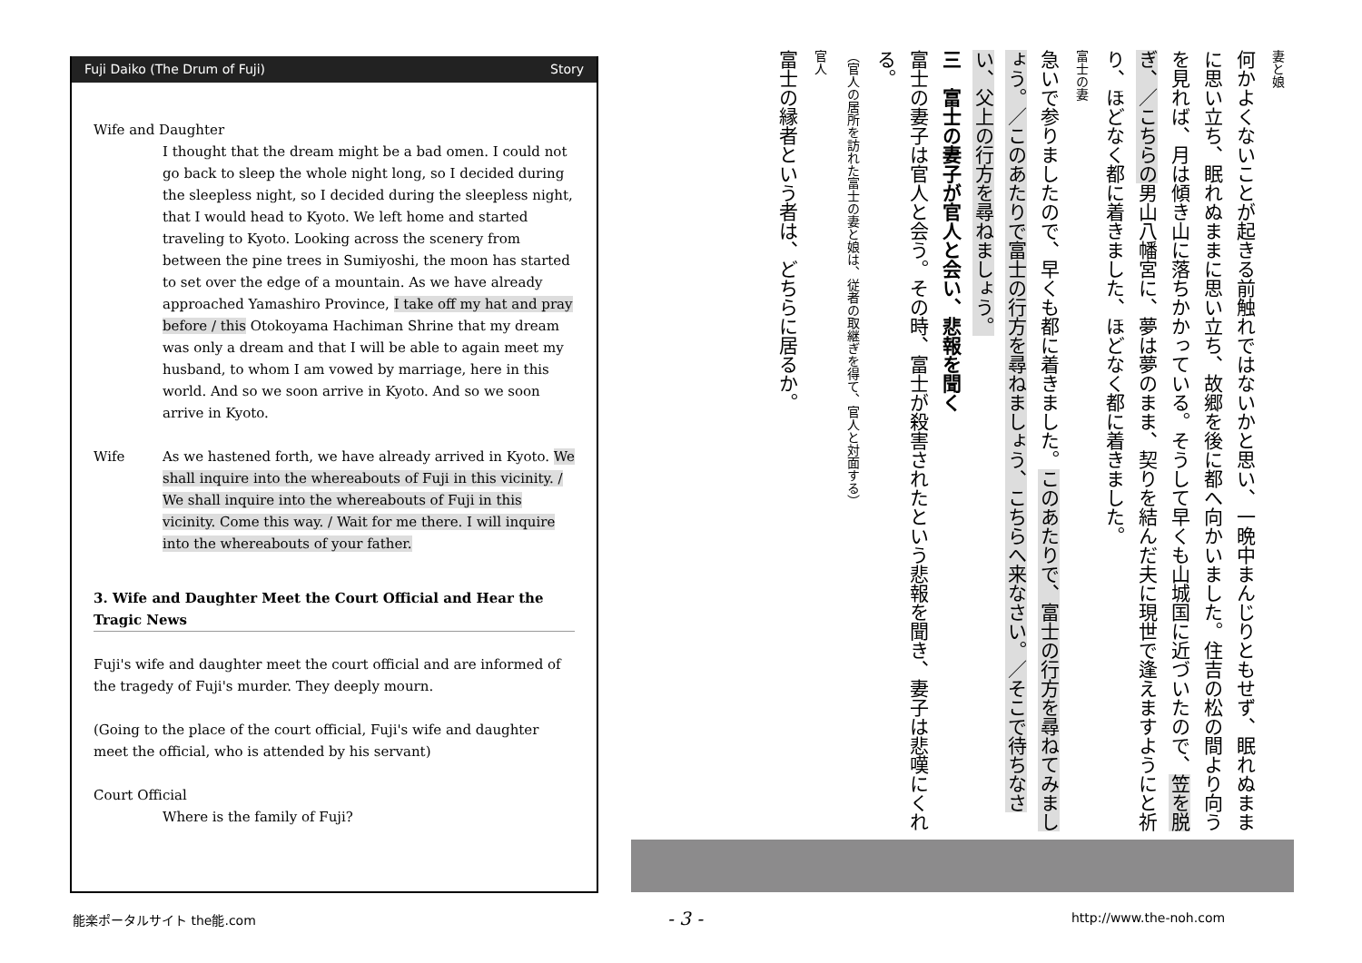Fuji Daiko (The Drum of Fuji) Story
Wife and Daughter
I thought that the dream might be a bad omen. I could not go back to sleep the whole night long, so I decided during the sleepless night, so I decided during the sleepless night, that I would head to Kyoto. We left home and started traveling to Kyoto. Looking across the scenery from between the pine trees in Sumiyoshi, the moon has started to set over the edge of a mountain. As we have already approached Yamashiro Province, I take off my hat and pray before / this Otokoyama Hachiman Shrine that my dream was only a dream and that I will be able to again meet my husband, to whom I am vowed by marriage, here in this world. And so we soon arrive in Kyoto. And so we soon arrive in Kyoto.
Wife As we hastened forth, we have already arrived in Kyoto. We shall inquire into the whereabouts of Fuji in this vicinity. / We shall inquire into the whereabouts of Fuji in this vicinity. Come this way. / Wait for me there. I will inquire into the whereabouts of your father.
3. Wife and Daughter Meet the Court Official and Hear the Tragic News
Fuji's wife and daughter meet the court official and are informed of the tragedy of Fuji's murder. They deeply mourn.
(Going to the place of the court official, Fuji's wife and daughter meet the official, who is attended by his servant)
Court Official
Where is the family of Fuji?
妻と娘
何かよくないことが起きる前触れではないかと思い、一晩中まんじりともせず、眠れぬままに思い立ち、眠れぬままに思い立ち、故郷を後に都へ向かいました。住吉の松の間より向うを見れば、月は傾き山に落ちかかっている。そうして早くも山城国に近づいたので、笠を脱ぎ、／こちらの男山八幡宮に、夢は夢のまま、契りを結んだ夫に現世で逢えますようにと祈り、ほどなく都に着きました、ほどなく都に着きました。
富士の妻
急いで参りましたので、早くも都に着きました。このあたりで、富士の行方を尋ねてみましょう。／このあたりで富士の行方を尋ねましょう、こちらへ来なさい。／そこで待ちなさい、父上の行方を尋ねましょう。
三　富士の妻子が官人と会い、悲報を聞く
富士の妻子は官人と会う。その時、富士が殺害されたという悲報を聞き、妻子は悲嘆にくれる。
（官人の居所を訪れた富士の妻と娘は、従者の取継ぎを得て、官人と対面する）
官人
富士の縁者という者は、どちらに居るか。
能楽ポータルサイト the能.com - 3 - http://www.the-noh.com